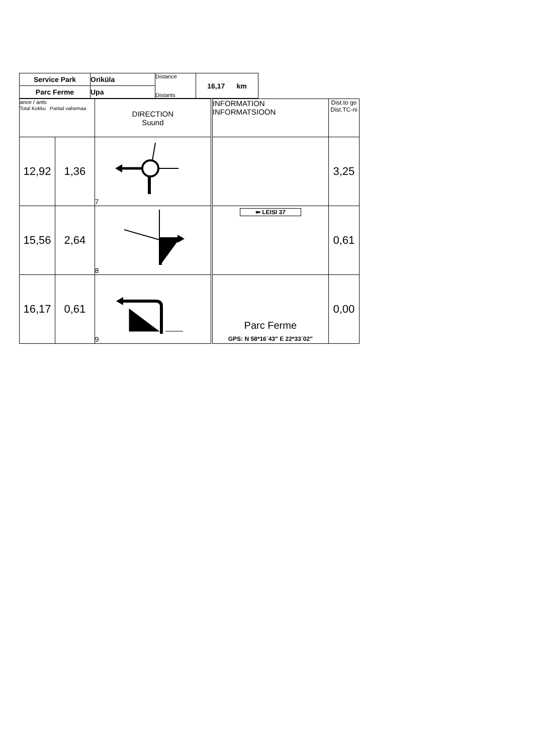| Service Park | Oriküla | Distance | 16,17 km |
| Parc Ferme | Upa | Distants | |
| ance / ants Total Kokku Partial vahemaa | | DIRECTION Suund | INFORMATION INFORMATSIOON | Dist.to go Dist.TC-ni |
| 12,92 | 1,36 | 7 | | 3,25 |
| 15,56 | 2,64 | 8 | ⬅ LEISI 37 | 0,61 |
| 16,17 | 0,61 | 9 | Parc Ferme GPS: N 58*16´43" E 22*33´02" | 0,00 |